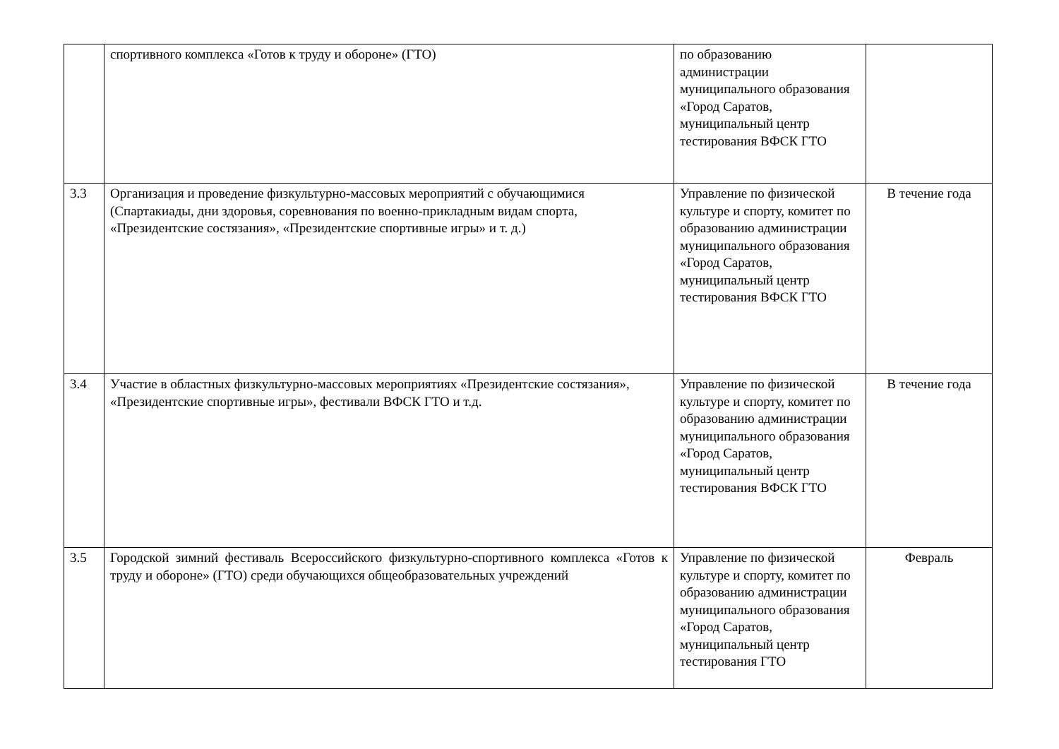| | спортивного комплекса «Готов к труду и обороне» (ГТО) | по образованию администрации муниципального образования «Город Саратов, муниципальный центр тестирования ВФСК ГТО | |
| 3.3 | Организация и проведение физкультурно-массовых мероприятий с обучающимися (Спартакиады, дни здоровья, соревнования по военно-прикладным видам спорта, «Президентские состязания», «Президентские спортивные игры» и т. д.) | Управление по физической культуре и спорту, комитет по образованию администрации муниципального образования «Город Саратов, муниципальный центр тестирования ВФСК ГТО | В течение года |
| 3.4 | Участие в областных физкультурно-массовых мероприятиях «Президентские состязания», «Президентские спортивные игры», фестивали ВФСК ГТО и т.д. | Управление по физической культуре и спорту, комитет по образованию администрации муниципального образования «Город Саратов, муниципальный центр тестирования ВФСК ГТО | В течение года |
| 3.5 | Городской зимний фестиваль Всероссийского физкультурно-спортивного комплекса «Готов к труду и обороне» (ГТО) среди обучающихся общеобразовательных учреждений | Управление по физической культуре и спорту, комитет по образованию администрации муниципального образования «Город Саратов, муниципальный центр тестирования ГТО | Февраль |